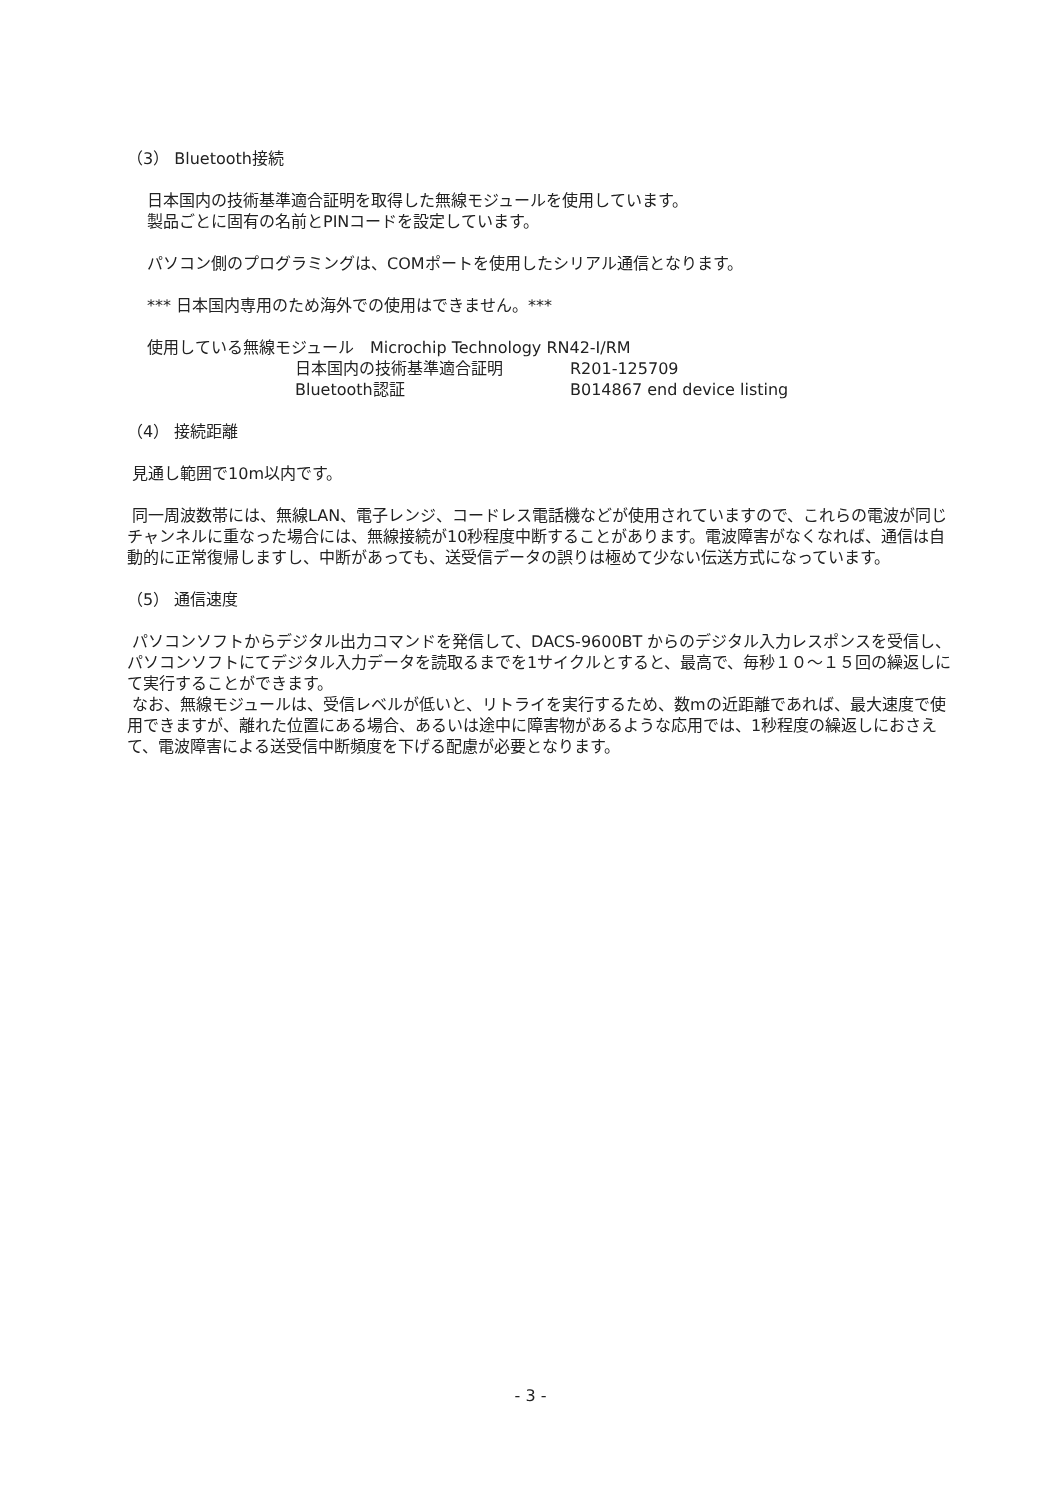（3） Bluetooth接続
日本国内の技術基準適合証明を取得した無線モジュールを使用しています。
製品ごとに固有の名前とPINコードを設定しています。
パソコン側のプログラミングは、COMポートを使用したシリアル通信となります。
*** 日本国内専用のため海外での使用はできません。***
使用している無線モジュール　Microchip Technology RN42-I/RM
| 日本国内の技術基準適合証明 | R201-125709 |
| Bluetooth認証 | B014867 end device listing |
（4） 接続距離
見通し範囲で10m以内です。
同一周波数帯には、無線LAN、電子レンジ、コードレス電話機などが使用されていますので、これらの電波が同じチャンネルに重なった場合には、無線接続が10秒程度中断することがあります。電波障害がなくなれば、通信は自動的に正常復帰しますし、中断があっても、送受信データの誤りは極めて少ない伝送方式になっています。
（5） 通信速度
パソコンソフトからデジタル出力コマンドを発信して、DACS-9600BT からのデジタル入力レスポンスを受信し、パソコンソフトにてデジタル入力データを読取るまでを1サイクルとすると、最高で、毎秒１０～１５回の繰返しにて実行することができます。
なお、無線モジュールは、受信レベルが低いと、リトライを実行するため、数mの近距離であれば、最大速度で使用できますが、離れた位置にある場合、あるいは途中に障害物があるような応用では、1秒程度の繰返しにおさえて、電波障害による送受信中断頻度を下げる配慮が必要となります。
- 3 -